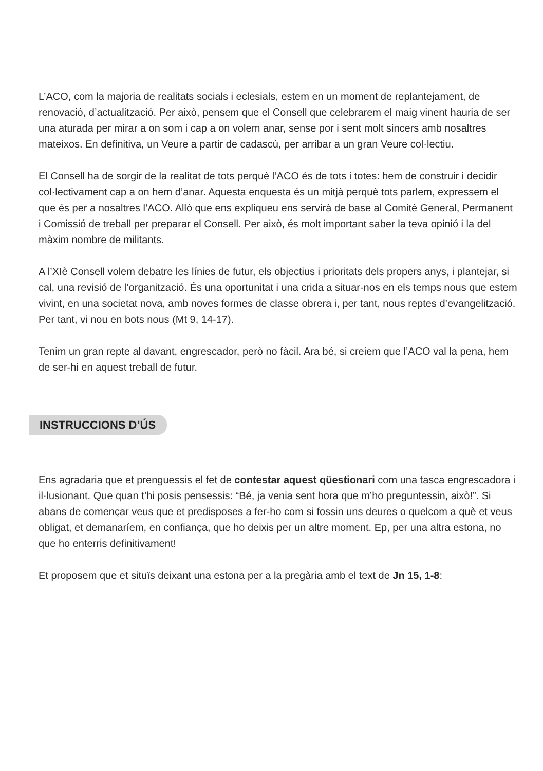L’ACO, com la majoria de realitats socials i eclesials, estem en un moment de replantejament, de renovació, d’actualització. Per això, pensem que el Consell que celebrarem el maig vinent hauria de ser una aturada per mirar a on som i cap a on volem anar, sense por i sent molt sincers amb nosaltres mateixos. En definitiva, un Veure a partir de cadascú, per arribar a un gran Veure col·lectiu.
El Consell ha de sorgir de la realitat de tots perquè l’ACO és de tots i totes: hem de construir i decidir col·lectivament cap a on hem d’anar. Aquesta enquesta és un mitjà perquè tots parlem, expressem el que és per a nosaltres l’ACO. Allò que ens expliqueu ens servirà de base al Comitè General, Permanent i Comissió de treball per preparar el Consell. Per això, és molt important saber la teva opinió i la del màxim nombre de militants.
A l’XIè Consell volem debatre les línies de futur, els objectius i prioritats dels propers anys, i plantejar, si cal, una revisió de l’organització. És una oportunitat i una crida a situar-nos en els temps nous que estem vivint, en una societat nova, amb noves formes de classe obrera i, per tant, nous reptes d’evangelització. Per tant, vi nou en bots nous (Mt 9, 14-17).
Tenim un gran repte al davant, engrescador, però no fàcil. Ara bé, si creiem que l’ACO val la pena, hem de ser-hi en aquest treball de futur.
INSTRUCCIONS D’ÚS
Ens agradaria que et prenguessis el fet de contestar aquest qüestionari com una tasca engrescadora i il·lusionant. Que quan t’hi posis pensessis: “Bé, ja venia sent hora que m’ho preguntessin, això!”. Si abans de començar veus que et predisposes a fer-ho com si fossin uns deures o quelcom a què et veus obligat, et demanaríem, en confiança, que ho deixis per un altre moment. Ep, per una altra estona, no que ho enterris definitivament!
Et proposem que et situïs deixant una estona per a la pregària amb el text de Jn 15, 1-8: